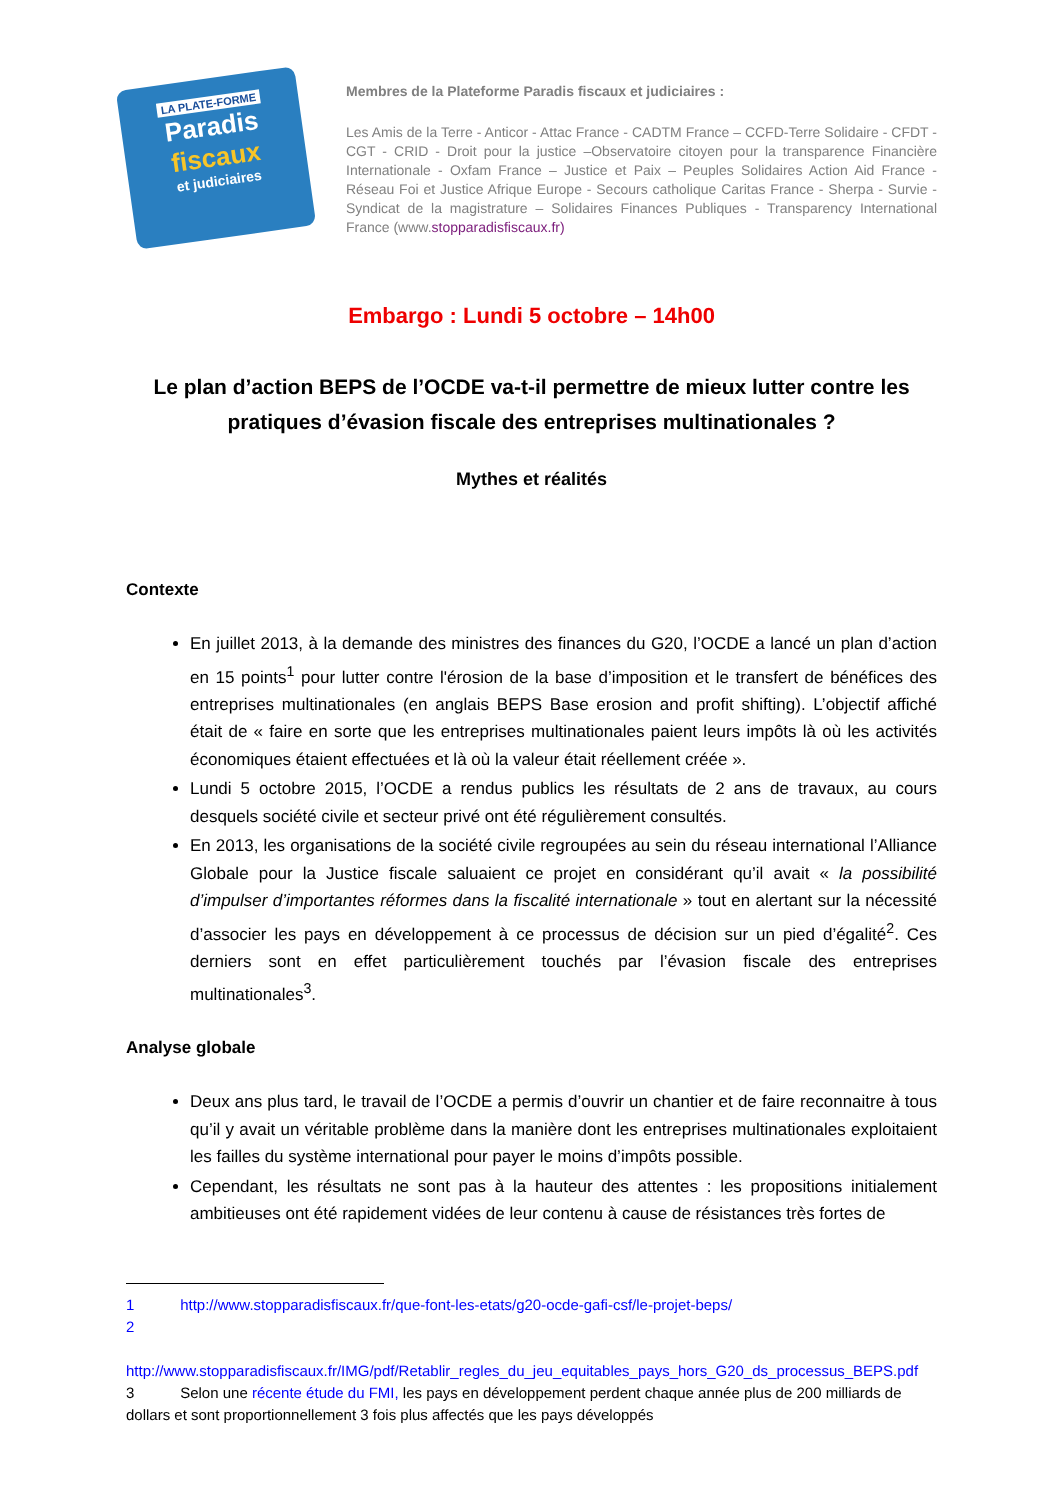LA PLATE-FORME
Paradis
fiscaux
et judiciaires
Membres de la Plateforme Paradis fiscaux et judiciaires :
Les Amis de la Terre - Anticor - Attac France - CADTM France – CCFD-Terre Solidaire - CFDT - CGT - CRID - Droit pour la justice –Observatoire citoyen pour la transparence Financière Internationale - Oxfam France – Justice et Paix – Peuples Solidaires Action Aid France - Réseau Foi et Justice Afrique Europe - Secours catholique Caritas France - Sherpa - Survie - Syndicat de la magistrature – Solidaires Finances Publiques - Transparency International France (www.stopparadisfiscaux.fr)
Embargo : Lundi 5 octobre – 14h00
Le plan d’action BEPS de l’OCDE va-t-il permettre de mieux lutter contre les pratiques d’évasion fiscale des entreprises multinationales ?
Mythes et réalités
Contexte
En juillet 2013, à la demande des ministres des finances du G20, l’OCDE a lancé un plan d’action en 15 points<sup>1</sup> pour lutter contre l'érosion de la base d’imposition et le transfert de bénéfices des entreprises multinationales (en anglais BEPS Base erosion and profit shifting). L’objectif affiché était de « faire en sorte que les entreprises multinationales paient leurs impôts là où les activités économiques étaient effectuées et là où la valeur était réellement créée ».
Lundi 5 octobre 2015, l’OCDE a rendus publics les résultats de 2 ans de travaux, au cours desquels société civile et secteur privé ont été régulièrement consultés.
En 2013, les organisations de la société civile regroupées au sein du réseau international l’Alliance Globale pour la Justice fiscale saluaient ce projet en considérant qu’il avait « la possibilité d’impulser d’importantes réformes dans la fiscalité internationale » tout en alertant sur la nécessité d’associer les pays en développement à ce processus de décision sur un pied d’égalité<sup>2</sup>. Ces derniers sont en effet particulièrement touchés par l’évasion fiscale des entreprises multinationales<sup>3</sup>.
Analyse globale
Deux ans plus tard, le travail de l’OCDE a permis d’ouvrir un chantier et de faire reconnaitre à tous qu’il y avait un véritable problème dans la manière dont les entreprises multinationales exploitaient les failles du système international pour payer le moins d’impôts possible.
Cependant, les résultats ne sont pas à la hauteur des attentes : les propositions initialement ambitieuses ont été rapidement vidées de leur contenu à cause de résistances très fortes de
1 http://www.stopparadisfiscaux.fr/que-font-les-etats/g20-ocde-gafi-csf/le-projet-beps/
2
http://www.stopparadisfiscaux.fr/IMG/pdf/Retablir_regles_du_jeu_equitables_pays_hors_G20_ds_processus_BEPS.pdf
3 Selon une récente étude du FMI, les pays en développement perdent chaque année plus de 200 milliards de dollars et sont proportionnellement 3 fois plus affectés que les pays développés